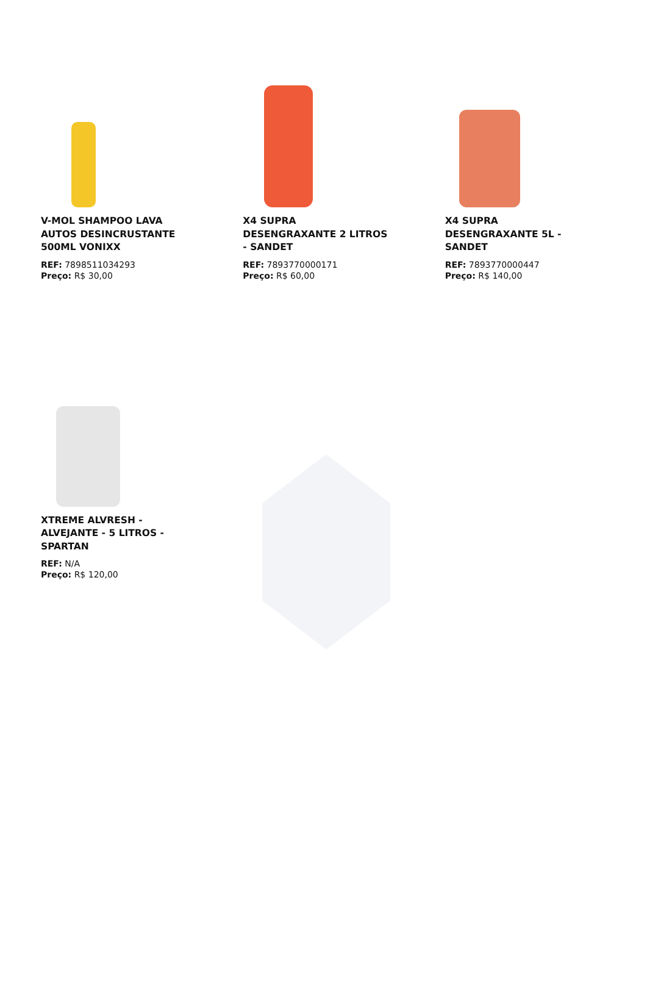V-MOL SHAMPOO LAVA AUTOS DESINCRUSTANTE 500ML VONIXX
REF: 7898511034293
Preço: R$ 30,00
X4 SUPRA DESENGRAXANTE 2 LITROS - SANDET
REF: 7893770000171
Preço: R$ 60,00
X4 SUPRA DESENGRAXANTE 5L - SANDET
REF: 7893770000447
Preço: R$ 140,00
XTREME ALVRESH - ALVEJANTE - 5 LITROS - SPARTAN
REF: N/A
Preço: R$ 120,00